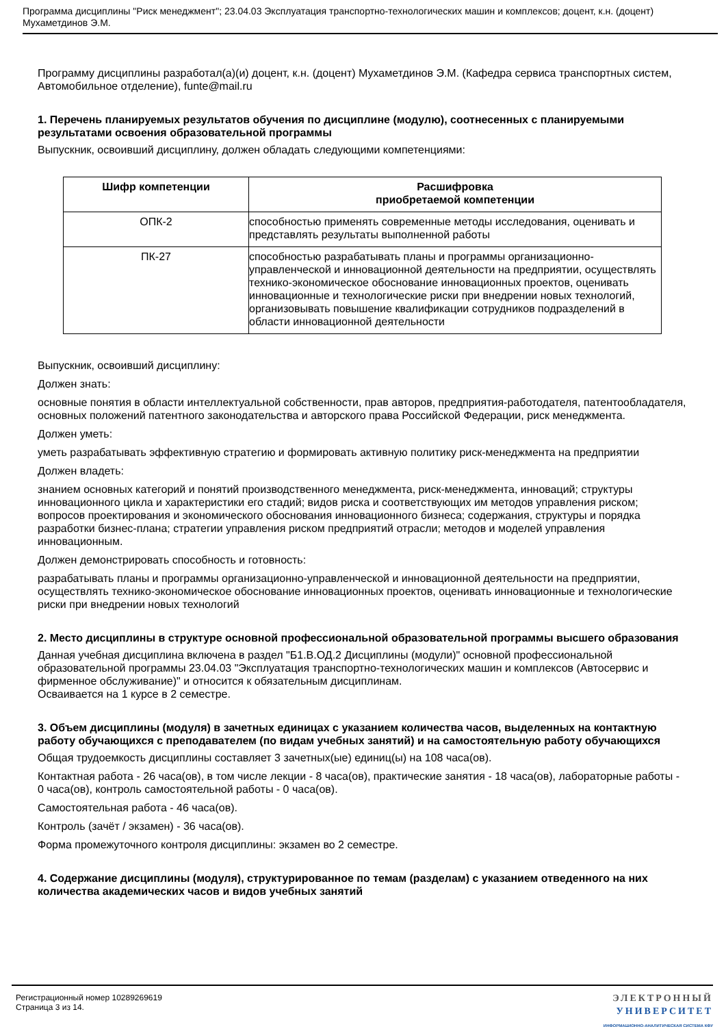Программа дисциплины "Риск менеджмент"; 23.04.03 Эксплуатация транспортно-технологических машин и комплексов; доцент, к.н. (доцент) Мухаметдинов Э.М.
Программу дисциплины разработал(а)(и) доцент, к.н. (доцент) Мухаметдинов Э.М. (Кафедра сервиса транспортных систем, Автомобильное отделение), funte@mail.ru
1. Перечень планируемых результатов обучения по дисциплине (модулю), соотнесенных с планируемыми результатами освоения образовательной программы
Выпускник, освоивший дисциплину, должен обладать следующими компетенциями:
| Шифр компетенции | Расшифровка приобретаемой компетенции |
| --- | --- |
| ОПК-2 | способностью применять современные методы исследования, оценивать и представлять результаты выполненной работы |
| ПК-27 | способностью разрабатывать планы и программы организационно-управленческой и инновационной деятельности на предприятии, осуществлять технико-экономическое обоснование инновационных проектов, оценивать инновационные и технологические риски при внедрении новых технологий, организовывать повышение квалификации сотрудников подразделений в области инновационной деятельности |
Выпускник, освоивший дисциплину:
Должен знать:
основные понятия в области интеллектуальной собственности, прав авторов, предприятия-работодателя, патентообладателя, основных положений патентного законодательства и авторского права Российской Федерации, риск менеджмента.
Должен уметь:
уметь разрабатывать эффективную стратегию и формировать активную политику риск-менеджмента на предприятии
Должен владеть:
знанием основных категорий и понятий производственного менеджмента, риск-менеджмента, инноваций; структуры инновационного цикла и характеристики его стадий; видов риска и соответствующих им методов управления риском; вопросов проектирования и экономического обоснования инновационного бизнеса; содержания, структуры и порядка разработки бизнес-плана; стратегии управления риском предприятий отрасли; методов и моделей управления инновационным.
Должен демонстрировать способность и готовность:
разрабатывать планы и программы организационно-управленческой и инновационной деятельности на предприятии, осуществлять технико-экономическое обоснование инновационных проектов, оценивать инновационные и технологические риски при внедрении новых технологий
2. Место дисциплины в структуре основной профессиональной образовательной программы высшего образования
Данная учебная дисциплина включена в раздел "Б1.В.ОД.2 Дисциплины (модули)" основной профессиональной образовательной программы 23.04.03 "Эксплуатация транспортно-технологических машин и комплексов (Автосервис и фирменное обслуживание)" и относится к обязательным дисциплинам.
Осваивается на 1 курсе в 2 семестре.
3. Объем дисциплины (модуля) в зачетных единицах с указанием количества часов, выделенных на контактную работу обучающихся с преподавателем (по видам учебных занятий) и на самостоятельную работу обучающихся
Общая трудоемкость дисциплины составляет 3 зачетных(ые) единиц(ы) на 108 часа(ов).
Контактная работа - 26 часа(ов), в том числе лекции - 8 часа(ов), практические занятия - 18 часа(ов), лабораторные работы - 0 часа(ов), контроль самостоятельной работы - 0 часа(ов).
Самостоятельная работа - 46 часа(ов).
Контроль (зачёт / экзамен) - 36 часа(ов).
Форма промежуточного контроля дисциплины: экзамен во 2 семестре.
4. Содержание дисциплины (модуля), структурированное по темам (разделам) с указанием отведенного на них количества академических часов и видов учебных занятий
Регистрационный номер 10289269619
Страница 3 из 14.
ЭЛЕКТРОННЫЙ
УНИВЕРСИТЕТ
ИНФОРМАЦИОННО-АНАЛИТИЧЕСКАЯ СИСТЕМА КФУ